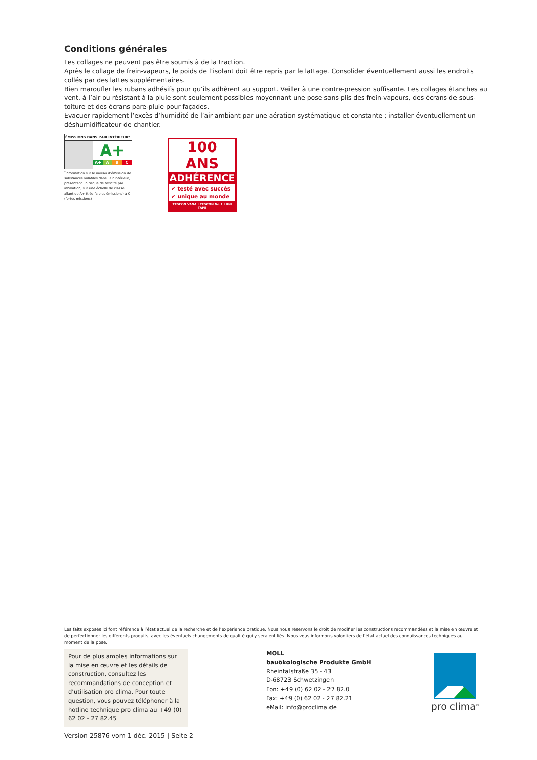Conditions générales
Les collages ne peuvent pas être soumis à de la traction.
Après le collage de frein-vapeurs, le poids de l’isolant doit être repris par le lattage. Consolider éventuellement aussi les endroits collés par des lattes supplémentaires.
Bien maroufler les rubans adhésifs pour qu’ils adhèrent au support. Veiller à une contre-pression suffisante. Les collages étanches au vent, à l’air ou résistant à la pluie sont seulement possibles moyennant une pose sans plis des frein-vapeurs, des écrans de sous-toiture et des écrans pare-pluie pour façades.
Evacuer rapidement l’excès d’humidité de l’air ambiant par une aération systématique et constante ; installer éventuellement un déshumidificateur de chantier.
ÉMISSIONS DANS L’AIR INTÉRIEUR*
A+
A+ A B C
<sup>*</sup> Information sur le niveau d’émission de substances volatiles dans l’air intérieur, présentant un risque de toxicité par inhalation, sur une échelle de classe allant de A+ (très faibles émissions) à C (fortes missions)
100 ANS
ADHÉRENCE
✔ testé avec succès
✔ unique au monde
TESCON VANA I TESCON No.1 I UNI TAPE
Les faits exposés ici font référence à l’état actuel de la recherche et de l’expérience pratique. Nous nous réservons le droit de modifier les constructions recommandées et la mise en œuvre et de perfectionner les différents produits, avec les éventuels changements de qualité qui y seraient liés. Nous vous informons volontiers de l’état actuel des connaissances techniques au moment de la pose.
Pour de plus amples informations sur la mise en œuvre et les détails de construction, consultez les recommandations de conception et d’utilisation pro clima. Pour toute question, vous pouvez téléphoner à la hotline technique pro clima au +49 (0) 62 02 - 27 82.45
MOLL
bauökologische Produkte GmbH
Rheintalstraße 35 - 43
D-68723 Schwetzingen
Fon: +49 (0) 62 02 - 27 82.0
Fax: +49 (0) 62 02 - 27 82.21
eMail: info@proclima.de
pro clima<sup>®</sup>
Version 25876 vom 1 déc. 2015 | Seite 2